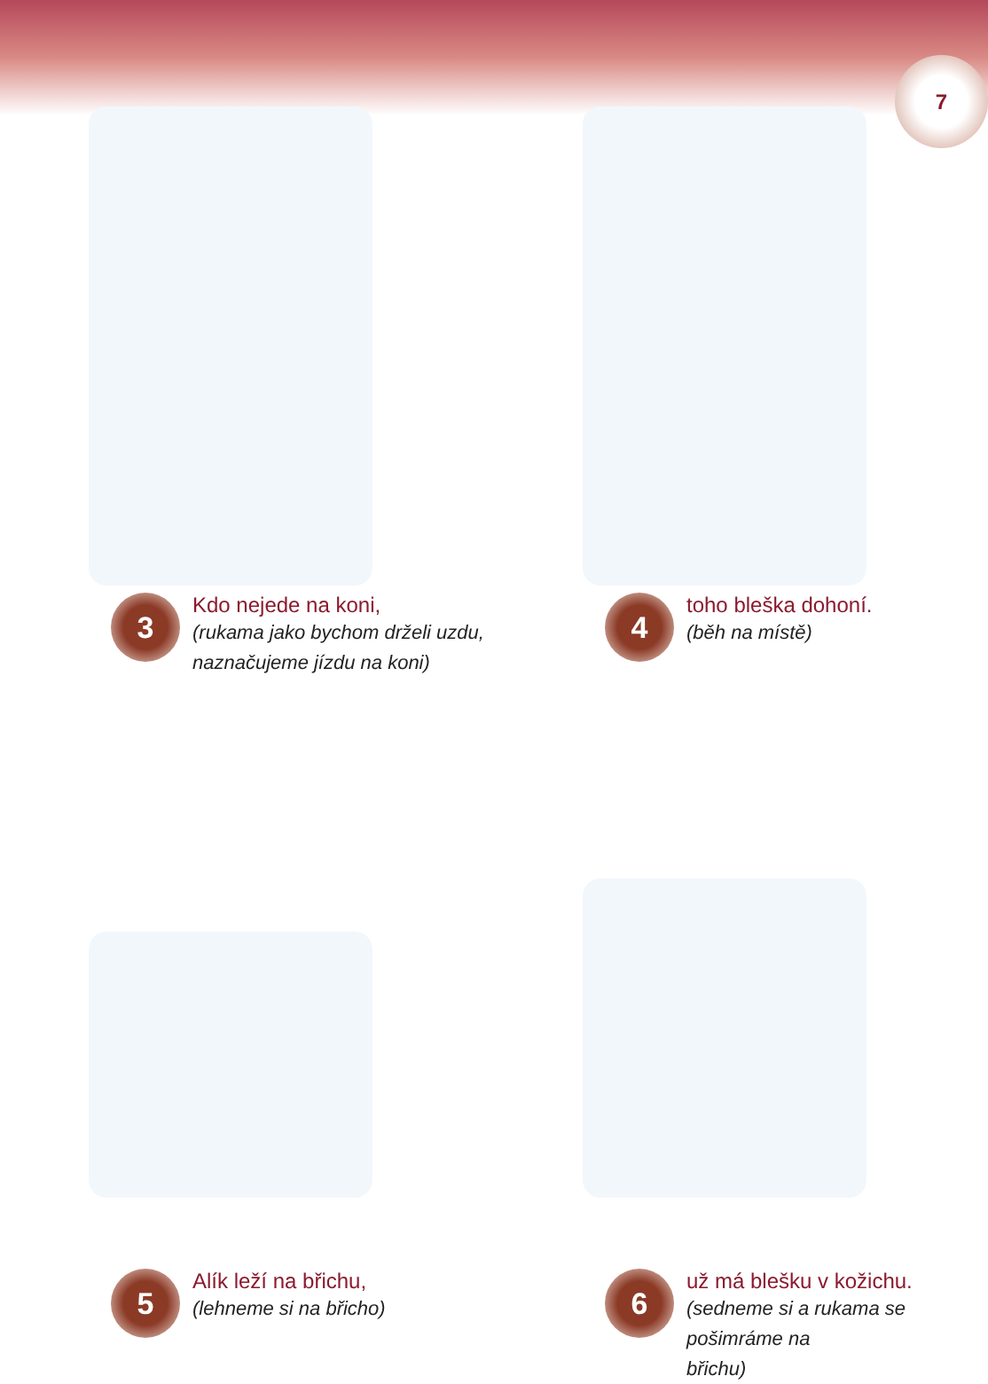7
3
Kdo nejede na koni,
(rukama jako bychom drželi uzdu,
naznačujeme jízdu na koni)
4
toho bleška dohoní.
(běh na místě)
5
Alík leží na břichu,
(lehneme si na břicho)
6
už má blešku v kožichu.
(sedneme si a rukama se pošimráme na
břichu)